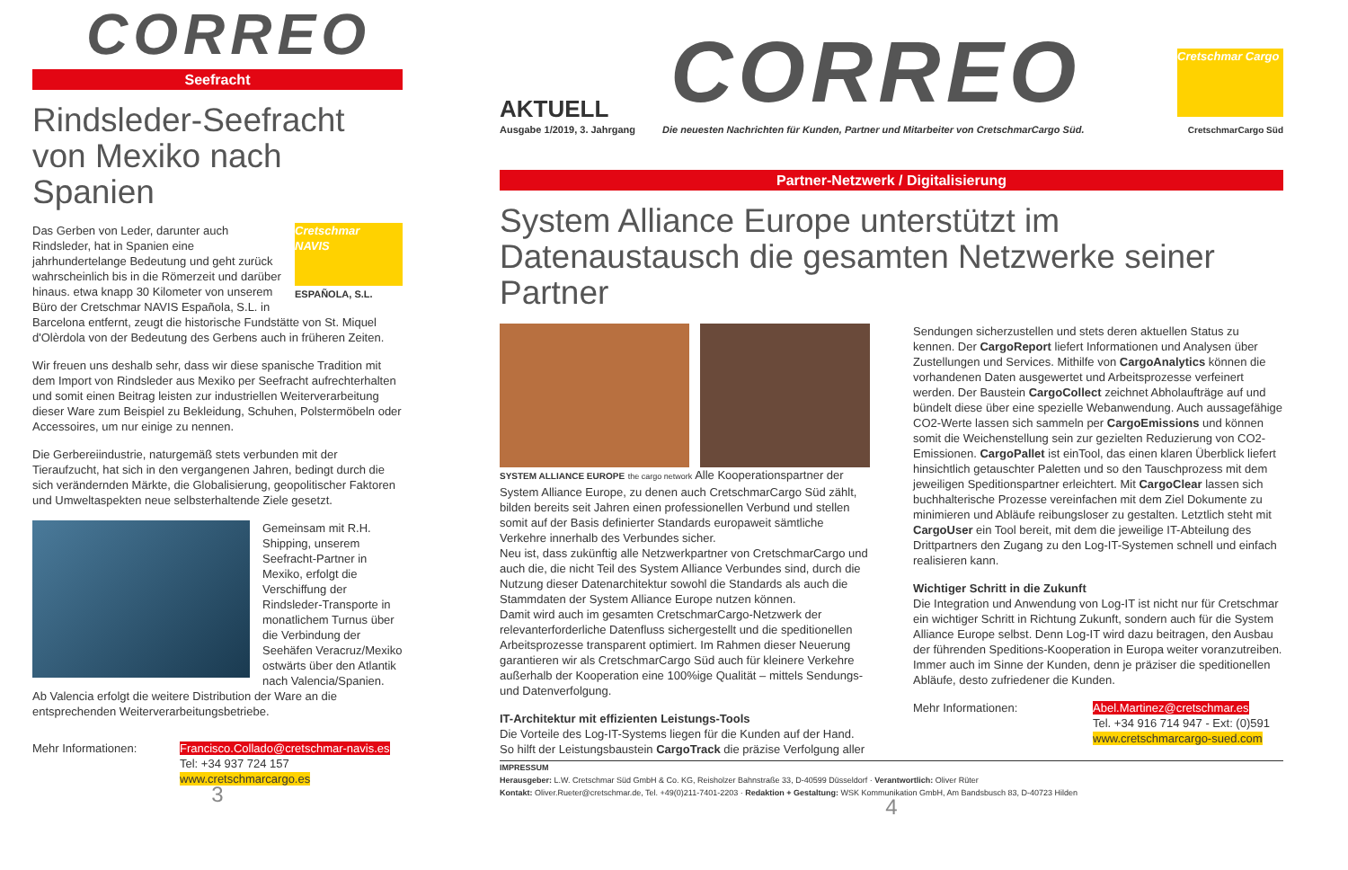CORREO
Seefracht
Rindsleder-Seefracht von Mexiko nach Spanien
Das Gerben von Leder, darunter auch Rindsleder, hat in Spanien eine jahrhundertelange Bedeutung und geht zurück wahrscheinlich bis in die Römerzeit und darüber hinaus. etwa knapp 30 Kilometer von unserem Büro der Cretschmar NAVIS Española, S.L. in
Cretschmar
NAVIS
ESPAÑOLA, S.L.
Barcelona entfernt, zeugt die historische Fundstätte von St. Miquel d'Olèrdola von der Bedeutung des Gerbens auch in früheren Zeiten.
Wir freuen uns deshalb sehr, dass wir diese spanische Tradition mit dem Import von Rindsleder aus Mexiko per Seefracht aufrechterhalten und somit einen Beitrag leisten zur industriellen Weiterverarbeitung dieser Ware zum Beispiel zu Bekleidung, Schuhen, Polstermöbeln oder Accessoires, um nur einige zu nennen.
Die Gerbereiindustrie, naturgemäß stets verbunden mit der Tieraufzucht, hat sich in den vergangenen Jahren, bedingt durch die sich verändernden Märkte, die Globalisierung, geopolitischer Faktoren und Umweltaspekten neue selbsterhaltende Ziele gesetzt.
Gemeinsam mit R.H. Shipping, unserem Seefracht-Partner in Mexiko, erfolgt die Verschiffung der Rindsleder-Transporte in monatlichem Turnus über die Verbindung der Seehäfen Veracruz/Mexiko ostwärts über den Atlantik nach Valencia/Spanien.
Ab Valencia erfolgt die weitere Distribution der Ware an die entsprechenden Weiterverarbeitungsbetriebe.
Mehr Informationen: Francisco.Collado@cretschmar-navis.es
Tel: +34 937 724 157
www.cretschmarcargo.es
3
AKTUELL
CORREO
Cretschmar Cargo
Ausgabe 1/2019, 3. Jahrgang Die neuesten Nachrichten für Kunden, Partner und Mitarbeiter von CretschmarCargo Süd. CretschmarCargo Süd
Partner-Netzwerk / Digitalisierung
System Alliance Europe unterstützt im Datenaustausch die gesamten Netzwerke seiner Partner
SYSTEM ALLIANCE EUROPE the cargo network Alle Kooperationspartner der System Alliance Europe, zu denen auch CretschmarCargo Süd zählt, bilden bereits seit Jahren einen professionellen Verbund und stellen somit auf der Basis definierter Standards europaweit sämtliche Verkehre innerhalb des Verbundes sicher.
Neu ist, dass zukünftig alle Netzwerkpartner von CretschmarCargo und auch die, die nicht Teil des System Alliance Verbundes sind, durch die Nutzung dieser Datenarchitektur sowohl die Standards als auch die Stammdaten der System Alliance Europe nutzen können.
Damit wird auch im gesamten CretschmarCargo-Netzwerk der relevanterforderliche Datenfluss sichergestellt und die speditionellen Arbeitsprozesse transparent optimiert. Im Rahmen dieser Neuerung garantieren wir als CretschmarCargo Süd auch für kleinere Verkehre außerhalb der Kooperation eine 100%ige Qualität – mittels Sendungs- und Datenverfolgung.
IT-Architektur mit effizienten Leistungs-Tools
Die Vorteile des Log-IT-Systems liegen für die Kunden auf der Hand. So hilft der Leistungsbaustein CargoTrack die präzise Verfolgung aller
Sendungen sicherzustellen und stets deren aktuellen Status zu kennen. Der CargoReport liefert Informationen und Analysen über Zustellungen und Services. Mithilfe von CargoAnalytics können die vorhandenen Daten ausgewertet und Arbeitsprozesse verfeinert werden. Der Baustein CargoCollect zeichnet Abholaufträge auf und bündelt diese über eine spezielle Webanwendung. Auch aussagefähige CO2-Werte lassen sich sammeln per CargoEmissions und können somit die Weichenstellung sein zur gezielten Reduzierung von CO2-Emissionen. CargoPallet ist einTool, das einen klaren Überblick liefert hinsichtlich getauschter Paletten und so den Tauschprozess mit dem jeweiligen Speditionspartner erleichtert. Mit CargoClear lassen sich buchhalterische Prozesse vereinfachen mit dem Ziel Dokumente zu minimieren und Abläufe reibungsloser zu gestalten. Letztlich steht mit CargoUser ein Tool bereit, mit dem die jeweilige IT-Abteilung des Drittpartners den Zugang zu den Log-IT-Systemen schnell und einfach realisieren kann.
Wichtiger Schritt in die Zukunft
Die Integration und Anwendung von Log-IT ist nicht nur für Cretschmar ein wichtiger Schritt in Richtung Zukunft, sondern auch für die System Alliance Europe selbst. Denn Log-IT wird dazu beitragen, den Ausbau der führenden Speditions-Kooperation in Europa weiter voranzutreiben. Immer auch im Sinne der Kunden, denn je präziser die speditionellen Abläufe, desto zufriedener die Kunden.
Mehr Informationen: Abel.Martinez@cretschmar.es
Tel. +34 916 714 947 - Ext: (0)591
www.cretschmarcargo-sued.com
IMPRESSUM
Herausgeber: L.W. Cretschmar Süd GmbH & Co. KG, Reisholzer Bahnstraße 33, D-40599 Düsseldorf · Verantwortlich: Oliver Rüter
Kontakt: Oliver.Rueter@cretschmar.de, Tel. +49(0)211-7401-2203 · Redaktion + Gestaltung: WSK Kommunikation GmbH, Am Bandsbusch 83, D-40723 Hilden
4